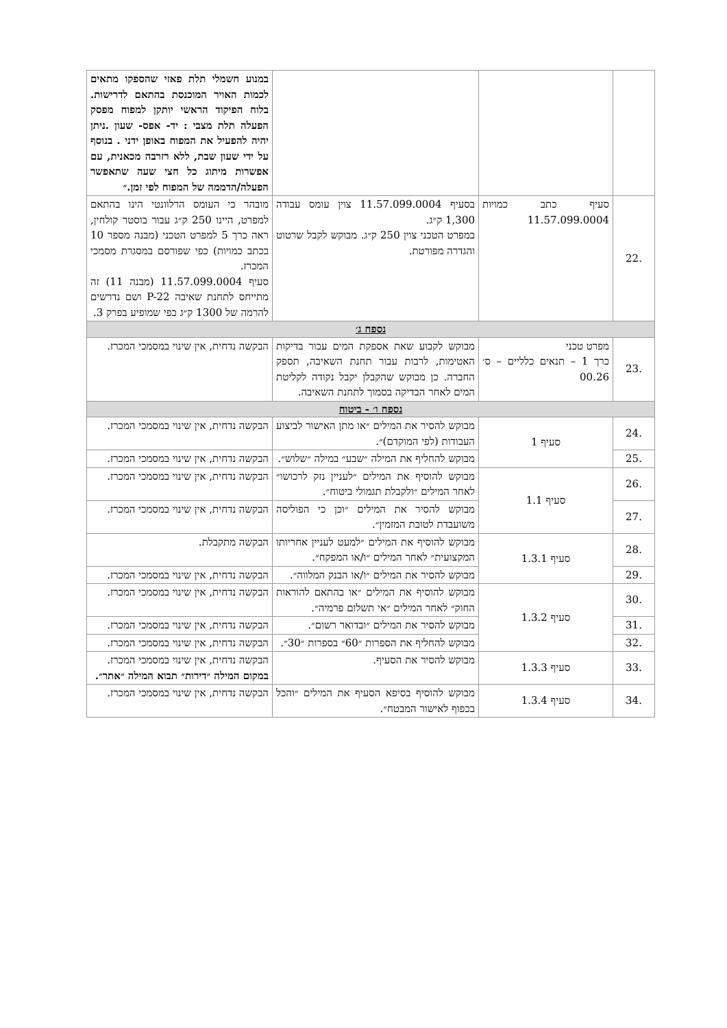| | | | במנוע חשמלי תלת פאזי שהספקו מתאים לכמות האויר המוכנסת בהתאם לדרישות. בלוח הפיקוד הראשי יותקן למפוח מפסק הפעלה תלת מצבי : יד- אפס- שעון .ניתן יהיה להפעיל את המפוח באופן ידני . בנוסף על ידי שעון שבת, ללא רזרבה מכאנית, עם אפשרות מיתוג כל חצי שעה שתאפשר הפעלה/הדממה של המפוח לפי זמן.״ |
| .22 | סעיף כתב כמויות 11.57.099.0004 | בסעיף 11.57.099.0004 צוין עומס עבודה 1,300 ק״ג. במפרט הטכני צוין 250 ק״ג. מבוקש לקבל שרטוט והגדרה מפורטת. | מובהר כי העומס הרלוונטי הינו בהתאם למפרט, היינו 250 ק״ג עבור בוסטר קולחין, ראה כרך 5 למפרט הטכני (מבנה מספר 10 בכתב כמויות) כפי שפורסם במסגרת מסמכי המכרז. סעיף 11.57.099.0004 (מבנה 11) זה מתייחס לתחנת שאיבה P-22 ושם נדרשים להרמה של 1300 ק״ג כפי שמופיע בפרק 3. |
| נספח ג׳ | | | |
| .23 | מפרט טכני כרך 1 – תנאים כלליים – ס׳ 00.26 | מבוקש לקבוע שאת אספקת המים עבור בדיקות האטימות, לרבות עבור תחנת השאיבה, תספק החברה. כן מבוקש שהקבלן יקבל נקודה לקליטת המים לאחר הבדיקה בסמוך לתחנת השאיבה. | הבקשה נדחית, אין שינוי במסמכי המכרז. |
| נספח ו׳ - ביטוח | | | |
| .24 | סעיף 1 | מבוקש להסיר את המילים ״או מתן האישור לביצוע העבודות (לפי המוקדם)״. | הבקשה נדחית, אין שינוי במסמכי המכרז. |
| .25 | | מבוקש להחליף את המילה ״שבע״ במילה ״שלוש״. | הבקשה נדחית, אין שינוי במסמכי המכרז. |
| .26 | סעיף 1.1 | מבוקש להוסיף את המילים ״לעניין נזק לרכושו״ לאחר המילים ״ולקבלת תגמולי ביטוח״. | הבקשה נדחית, אין שינוי במסמכי המכרז. |
| .27 | | מבוקש להסיר את המילים ״וכן כי הפוליסה משועבדת לטובת המזמין״. | הבקשה נדחית, אין שינוי במסמכי המכרז. |
| .28 | סעיף 1.3.1 | מבוקש להוסיף את המילים ״למעט לעניין אחריותו המקצועית״ לאחר המילים ״ו/או המפקח״. | הבקשה מתקבלת. |
| .29 | | מבוקש להסיר את המילים ״ו/או הבנק המלווה״. | הבקשה נדחית, אין שינוי במסמכי המכרז. |
| .30 | סעיף 1.3.2 | מבוקש להוסיף את המילים ״או בהתאם להוראות החוק״ לאחר המילים ״אי תשלום פרמיה״. | הבקשה נדחית, אין שינוי במסמכי המכרז. |
| .31 | | מבוקש להסיר את המילים ״ובדואר רשום״. | הבקשה נדחית, אין שינוי במסמכי המכרז. |
| .32 | | מבוקש להחליף את הספרות ״60״ בספרות ״30״. | הבקשה נדחית, אין שינוי במסמכי המכרז. |
| .33 | סעיף 1.3.3 | מבוקש להסיר את הסעיף. | הבקשה נדחית, אין שינוי במסמכי המכרז. במקום המילה ״דירות״ תבוא המילה ״אתר״. |
| .34 | סעיף 1.3.4 | מבוקש להוסיף בסיפא הסעיף את המילים ״והכל בכפוף לאישור המבטח״. | הבקשה נדחית, אין שינוי במסמכי המכרז. |